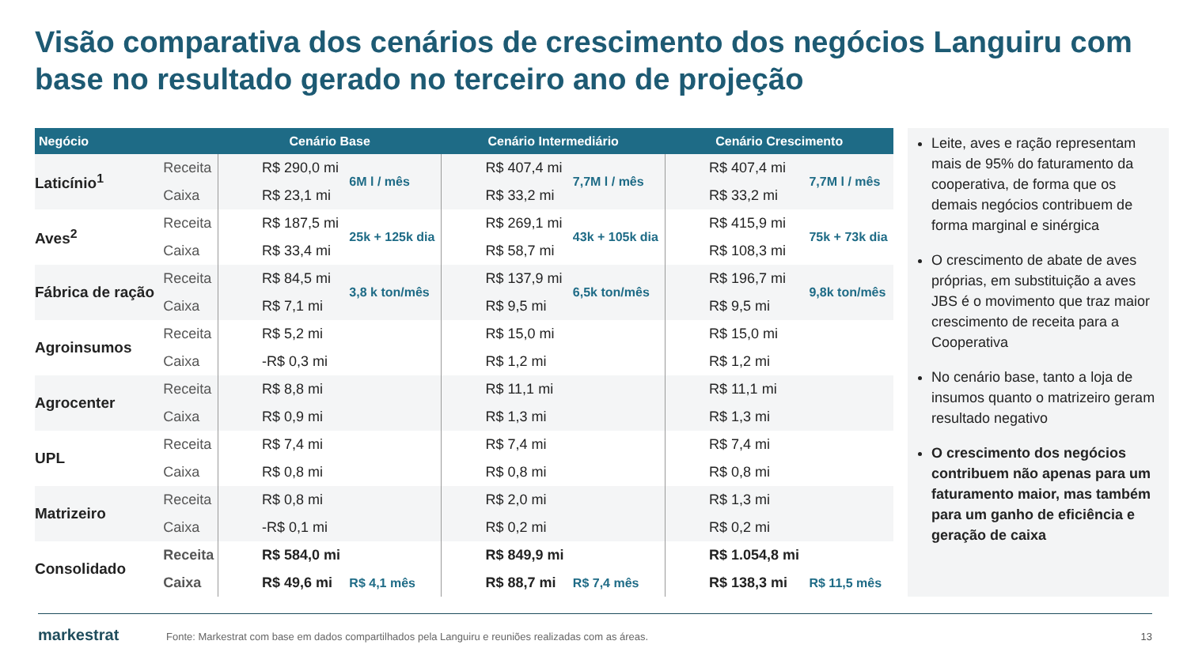Visão comparativa dos cenários de crescimento dos negócios Languiru com base no resultado gerado no terceiro ano de projeção
| Negócio | | Cenário Base | | Cenário Intermediário | | Cenário Crescimento | |
| --- | --- | --- | --- | --- | --- | --- | --- |
| Laticínio<sup>1</sup> | Receita | R$ 290,0 mi | 6M l / mês | R$ 407,4 mi | 7,7M l / mês | R$ 407,4 mi | 7,7M l / mês |
| | Caixa | R$ 23,1 mi | | R$ 33,2 mi | | R$ 33,2 mi | |
| Aves<sup>2</sup> | Receita | R$ 187,5 mi | 25k + 125k dia | R$ 269,1 mi | 43k + 105k dia | R$ 415,9 mi | 75k + 73k dia |
| | Caixa | R$ 33,4 mi | | R$ 58,7 mi | | R$ 108,3 mi | |
| Fábrica de ração | Receita | R$ 84,5 mi | 3,8 k ton/mês | R$ 137,9 mi | 6,5k ton/mês | R$ 196,7 mi | 9,8k ton/mês |
| | Caixa | R$ 7,1 mi | | R$ 9,5 mi | | R$ 9,5 mi | |
| Agroinsumos | Receita | R$ 5,2 mi | | R$ 15,0 mi | | R$ 15,0 mi | |
| | Caixa | -R$ 0,3 mi | | R$ 1,2 mi | | R$ 1,2 mi | |
| Agrocenter | Receita | R$ 8,8 mi | | R$ 11,1 mi | | R$ 11,1 mi | |
| | Caixa | R$ 0,9 mi | | R$ 1,3 mi | | R$ 1,3 mi | |
| UPL | Receita | R$ 7,4 mi | | R$ 7,4 mi | | R$ 7,4 mi | |
| | Caixa | R$ 0,8 mi | | R$ 0,8 mi | | R$ 0,8 mi | |
| Matrizeiro | Receita | R$ 0,8 mi | | R$ 2,0 mi | | R$ 1,3 mi | |
| | Caixa | -R$ 0,1 mi | | R$ 0,2 mi | | R$ 0,2 mi | |
| Consolidado | Receita | R$ 584,0 mi | | R$ 849,9 mi | | R$ 1.054,8 mi | |
| | Caixa | R$ 49,6 mi | R$ 4,1 mês | R$ 88,7 mi | R$ 7,4 mês | R$ 138,3 mi | R$ 11,5 mês |
Leite, aves e ração representam mais de 95% do faturamento da cooperativa, de forma que os demais negócios contribuem de forma marginal e sinérgica
O crescimento de abate de aves próprias, em substituição a aves JBS é o movimento que traz maior crescimento de receita para a Cooperativa
No cenário base, tanto a loja de insumos quanto o matrizeiro geram resultado negativo
O crescimento dos negócios contribuem não apenas para um faturamento maior, mas também para um ganho de eficiência e geração de caixa
markestrat
Fonte: Markestrat com base em dados compartilhados pela Languiru e reuniões realizadas com as áreas.
13